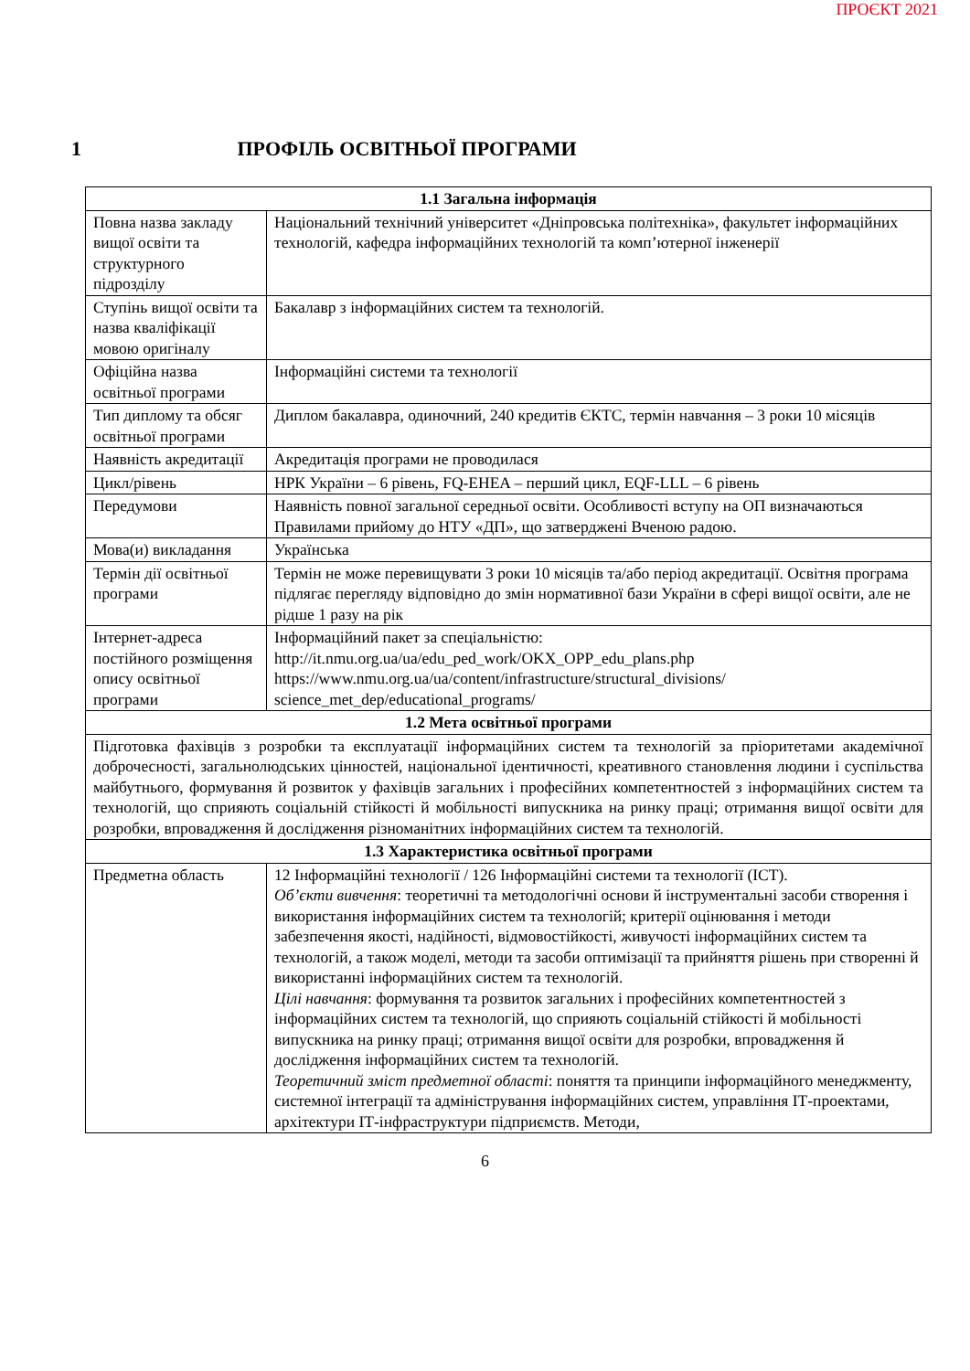ПРОЄКТ 2021
1 ПРОФІЛЬ ОСВІТНЬОЇ ПРОГРАМИ
| 1.1 Загальна інформація | |
| --- | --- |
| Повна назва закладу вищої освіти та структурного підрозділу | Національний технічний університет «Дніпровська політехніка», факультет інформаційних технологій, кафедра інформаційних технологій та комп’ютерної інженерії |
| Ступінь вищої освіти та назва кваліфікації мовою оригіналу | Бакалавр з інформаційних систем та технологій. |
| Офіційна назва освітньої програми | Інформаційні системи та технології |
| Тип диплому та обсяг освітньої програми | Диплом бакалавра, одиночний, 240 кредитів ЄКТС, термін навчання – 3 роки 10 місяців |
| Наявність акредитації | Акредитація програми не проводилася |
| Цикл/рівень | НРК України – 6 рівень, FQ-EHEA – перший цикл, EQF-LLL – 6 рівень |
| Передумови | Наявність повної загальної середньої освіти. Особливості вступу на ОП визначаються Правилами прийому до НТУ «ДП», що затверджені Вченою радою. |
| Мова(и) викладання | Українська |
| Термін дії освітньої програми | Термін не може перевищувати 3 роки 10 місяців та/або період акредитації. Освітня програма підлягає перегляду відповідно до змін нормативної бази України в сфері вищої освіти, але не рідше 1 разу на рік |
| Інтернет-адреса постійного розміщення опису освітньої програми | Інформаційний пакет за спеціальністю: http://it.nmu.org.ua/ua/edu_ped_work/OKX_OPP_edu_plans.php https://www.nmu.org.ua/ua/content/infrastructure/structural_divisions/ science_met_dep/educational_programs/ |
| 1.2 Мета освітньої програми | |
| Підготовка фахівців з розробки та експлуатації інформаційних систем та технологій за пріоритетами академічної доброчесності, загальнолюдських цінностей, національної ідентичності, креативного становлення людини і суспільства майбутнього, формування й розвиток у фахівців загальних і професійних компетентностей з інформаційних систем та технологій, що сприяють соціальній стійкості й мобільності випускника на ринку праці; отримання вищої освіти для розробки, впровадження й дослідження різноманітних інформаційних систем та технологій. | |
| 1.3 Характеристика освітньої програми | |
| Предметна область | 12 Інформаційні технології / 126 Інформаційні системи та технології (ICT). Об’єкти вивчення : теоретичні та методологічні основи й інструментальні засоби створення і використання інформаційних систем та технологій; критерії оцінювання і методи забезпечення якості, надійності, відмовостійкості, живучості інформаційних систем та технологій, а також моделі, методи та засоби оптимізації та прийняття рішень при створенні й використанні інформаційних систем та технологій. Цілі навчання : формування та розвиток загальних і професійних компетентностей з інформаційних систем та технологій, що сприяють соціальній стійкості й мобільності випускника на ринку праці; отримання вищої освіти для розробки, впровадження й дослідження інформаційних систем та технологій. Теоретичний зміст предметної області : поняття та принципи інформаційного менеджменту, системної інтеграції та адміністрування інформаційних систем, управління ІТ-проектами, архітектури ІТ-інфраструктури підприємств. Методи, |
6